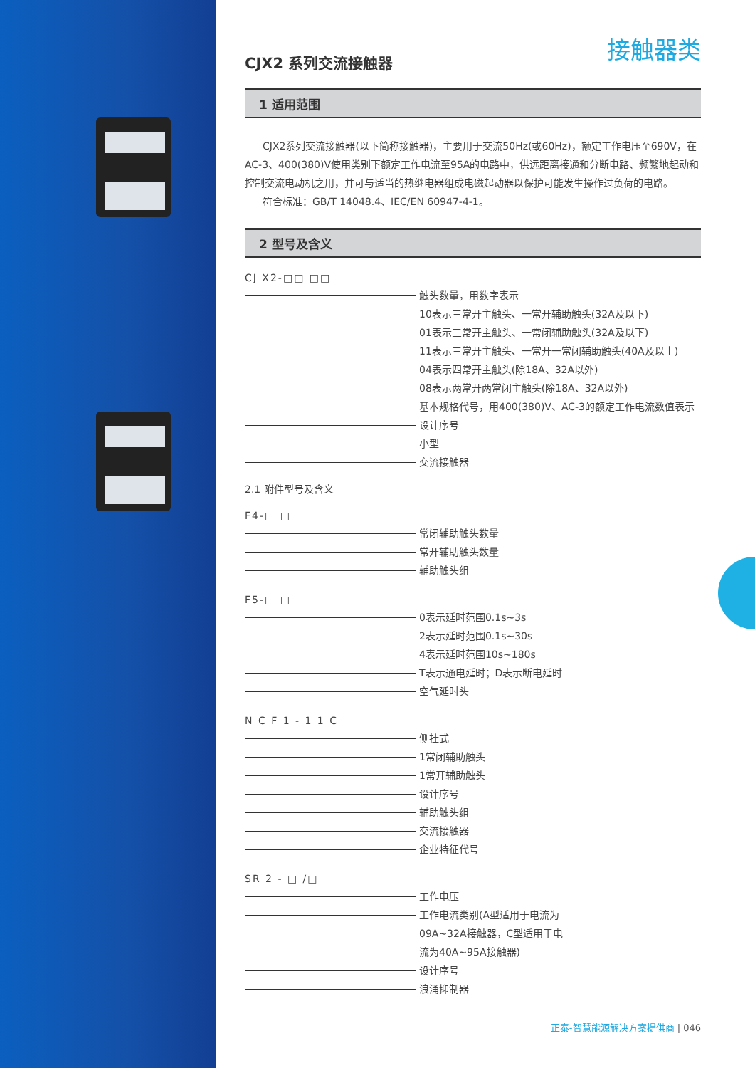接触器类
CJX2 系列交流接触器
1 适用范围
CJX2系列交流接触器(以下简称接触器)，主要用于交流50Hz(或60Hz)，额定工作电压至690V，在AC-3、400(380)V使用类别下额定工作电流至95A的电路中，供远距离接通和分断电路、频繁地起动和控制交流电动机之用，并可与适当的热继电器组成电磁起动器以保护可能发生操作过负荷的电路。
符合标准：GB/T 14048.4、IEC/EN 60947-4-1。
2 型号及含义
CJ X2-□□ □□
触头数量，用数字表示
10表示三常开主触头、一常开辅助触头(32A及以下)
01表示三常开主触头、一常闭辅助触头(32A及以下)
11表示三常开主触头、一常开一常闭辅助触头(40A及以上)
04表示四常开主触头(除18A、32A以外)
08表示两常开两常闭主触头(除18A、32A以外)
基本规格代号，用400(380)V、AC-3的额定工作电流数值表示
设计序号
小型
交流接触器
2.1 附件型号及含义
F4-□ □
常闭辅助触头数量
常开辅助触头数量
辅助触头组
F5-□ □
0表示延时范围0.1s~3s
2表示延时范围0.1s~30s
4表示延时范围10s~180s
T表示通电延时；D表示断电延时
空气延时头
N C F 1 - 1 1 C
侧挂式
1常闭辅助触头
1常开辅助触头
设计序号
辅助触头组
交流接触器
企业特征代号
SR 2 - □ /□
工作电压
工作电流类别(A型适用于电流为
09A~32A接触器，C型适用于电
流为40A~95A接触器)
设计序号
浪涌抑制器
正泰-智慧能源解决方案提供商 | 046